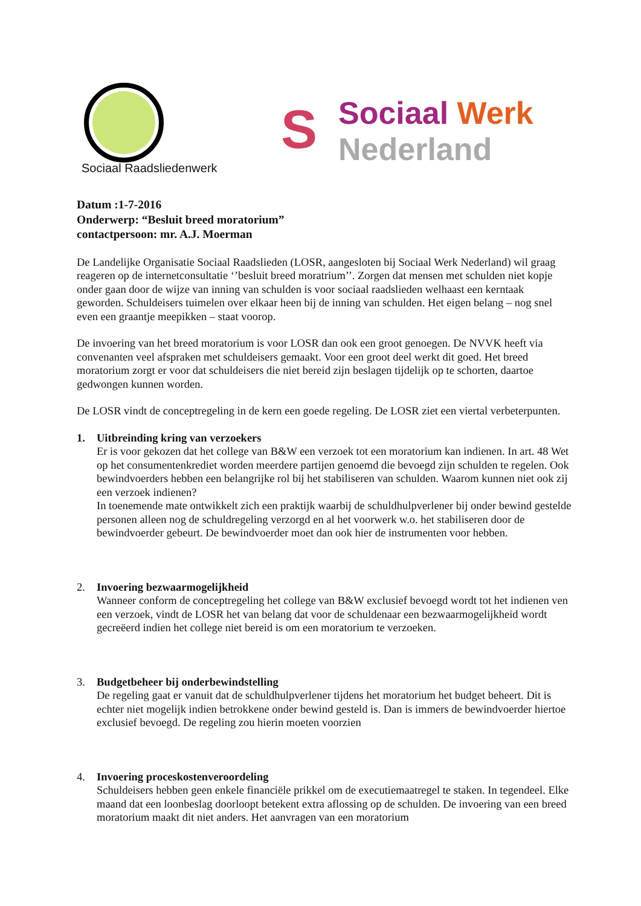Sociaal Raadsliedenwerk
S
Sociaal Werk
Nederland
Datum :1-7-2016
Onderwerp: “Besluit breed moratorium”
contactpersoon: mr. A.J. Moerman
De Landelijke Organisatie Sociaal Raadslieden (LOSR, aangesloten bij Sociaal Werk Nederland) wil graag reageren op de internetconsultatie ‘’besluit breed moratrium’’. Zorgen dat mensen met schulden niet kopje onder gaan door de wijze van inning van schulden is voor sociaal raadslieden welhaast een kerntaak geworden. Schuldeisers tuimelen over elkaar heen bij de inning van schulden. Het eigen belang – nog snel even een graantje meepikken – staat voorop.
De invoering van het breed moratorium is voor LOSR dan ook een groot genoegen. De NVVK heeft via convenanten veel afspraken met schuldeisers gemaakt. Voor een groot deel werkt dit goed. Het breed moratorium zorgt er voor dat schuldeisers die niet bereid zijn beslagen tijdelijk op te schorten, daartoe gedwongen kunnen worden.
De LOSR vindt de conceptregeling in de kern een goede regeling. De LOSR ziet een viertal verbeterpunten.
1. Uitbreinding kring van verzoekers
Er is voor gekozen dat het college van B&W een verzoek tot een moratorium kan indienen. In art. 48 Wet op het consumentenkrediet worden meerdere partijen genoemd die bevoegd zijn schulden te regelen. Ook bewindvoerders hebben een belangrijke rol bij het stabiliseren van schulden. Waarom kunnen niet ook zij een verzoek indienen?
In toenemende mate ontwikkelt zich een praktijk waarbij de schuldhulpverlener bij onder bewind gestelde personen alleen nog de schuldregeling verzorgd en al het voorwerk w.o. het stabiliseren door de bewindvoerder gebeurt. De bewindvoerder moet dan ook hier de instrumenten voor hebben.
2. Invoering bezwaarmogelijkheid
Wanneer conform de conceptregeling het college van B&W exclusief bevoegd wordt tot het indienen ven een verzoek, vindt de LOSR het van belang dat voor de schuldenaar een bezwaarmogelijkheid wordt gecreëerd indien het college niet bereid is om een moratorium te verzoeken.
3. Budgetbeheer bij onderbewindstelling
De regeling gaat er vanuit dat de schuldhulpverlener tijdens het moratorium het budget beheert. Dit is echter niet mogelijk indien betrokkene onder bewind gesteld is. Dan is immers de bewindvoerder hiertoe exclusief bevoegd. De regeling zou hierin moeten voorzien
4. Invoering proceskostenveroordeling
Schuldeisers hebben geen enkele financiële prikkel om de executiemaatregel te staken. In tegendeel. Elke maand dat een loonbeslag doorloopt betekent extra aflossing op de schulden. De invoering van een breed moratorium maakt dit niet anders. Het aanvragen van een moratorium